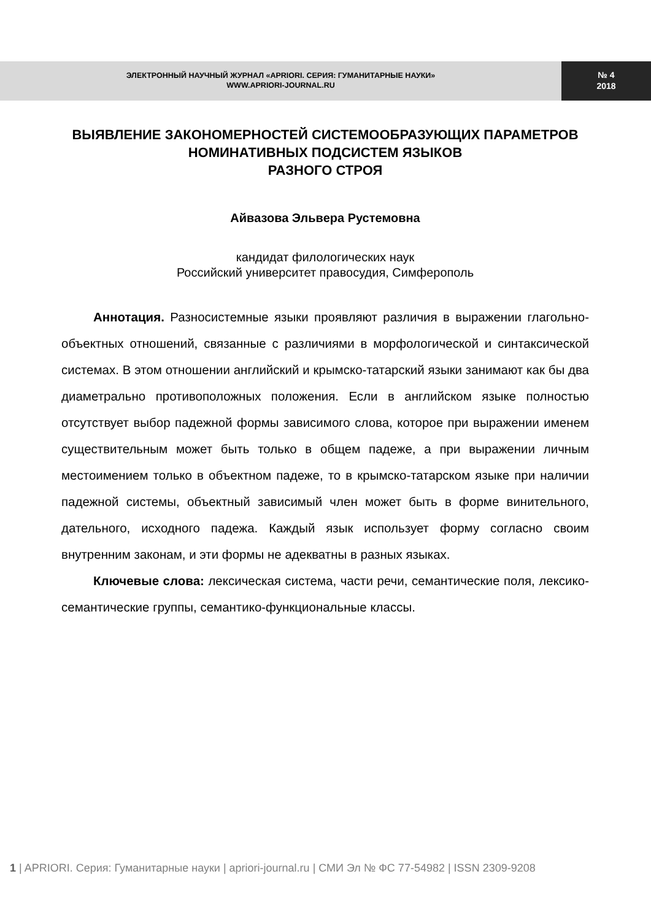ЭЛЕКТРОННЫЙ НАУЧНЫЙ ЖУРНАЛ «APRIORI. СЕРИЯ: ГУМАНИТАРНЫЕ НАУКИ»
WWW.APRIORI-JOURNAL.RU
№ 4
2018
ВЫЯВЛЕНИЕ ЗАКОНОМЕРНОСТЕЙ СИСТЕМООБРАЗУЮЩИХ ПАРАМЕТРОВ НОМИНАТИВНЫХ ПОДСИСТЕМ ЯЗЫКОВ
РАЗНОГО СТРОЯ
Айвазова Эльвера Рустемовна
кандидат филологических наук
Российский университет правосудия, Симферополь
Аннотация. Разносистемные языки проявляют различия в выражении глагольно-объектных отношений, связанные с различиями в морфологической и синтаксической системах. В этом отношении английский и крымско-татарский языки занимают как бы два диаметрально противоположных положения. Если в английском языке полностью отсутствует выбор падежной формы зависимого слова, которое при выражении именем существительным может быть только в общем падеже, а при выражении личным местоимением только в объектном падеже, то в крымско-татарском языке при наличии падежной системы, объектный зависимый член может быть в форме винительного, дательного, исходного падежа. Каждый язык использует форму согласно своим внутренним законам, и эти формы не адекватны в разных языках.
Ключевые слова: лексическая система, части речи, семантические поля, лексико-семантические группы, семантико-функциональные классы.
1 | APRIORI. Серия: Гуманитарные науки | apriori-journal.ru | СМИ Эл № ФС 77-54982 | ISSN 2309-9208